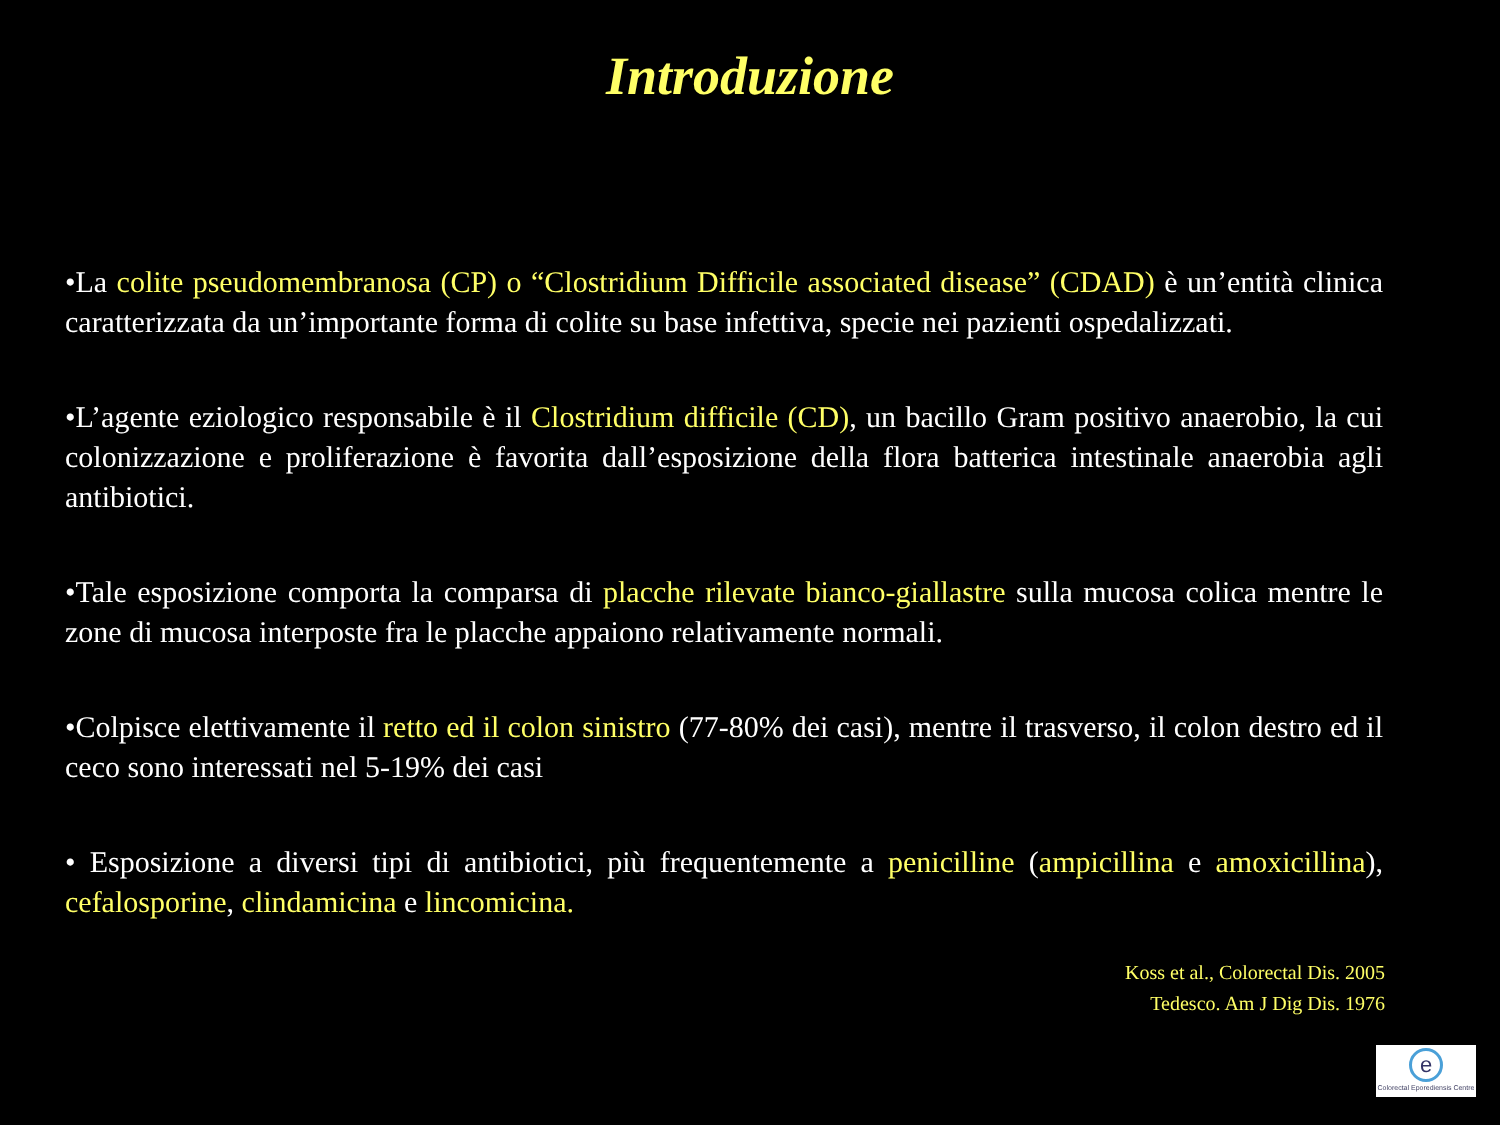Introduzione
•La colite pseudomembranosa (CP) o “Clostridium Difficile associated disease” (CDAD) è un’entità clinica caratterizzata da un’importante forma di colite su base infettiva, specie nei pazienti ospedalizzati.
•L’agente eziologico responsabile è il Clostridium difficile (CD), un bacillo Gram positivo anaerobio, la cui colonizzazione e proliferazione è favorita dall’esposizione della flora batterica intestinale anaerobia agli antibiotici.
•Tale esposizione comporta la comparsa di placche rilevate bianco-giallastre sulla mucosa colica mentre le zone di mucosa interposte fra le placche appaiono relativamente normali.
•Colpisce elettivamente il retto ed il colon sinistro (77-80% dei casi), mentre il trasverso, il colon destro ed il ceco sono interessati nel 5-19% dei casi
• Esposizione a diversi tipi di antibiotici, più frequentemente a penicilline (ampicillina e amoxicillina), cefalosporine, clindamicina e lincomicina.
Koss et al., Colorectal Dis. 2005
Tedesco. Am J Dig Dis. 1976
e
Colorectal Eporediensis Centre